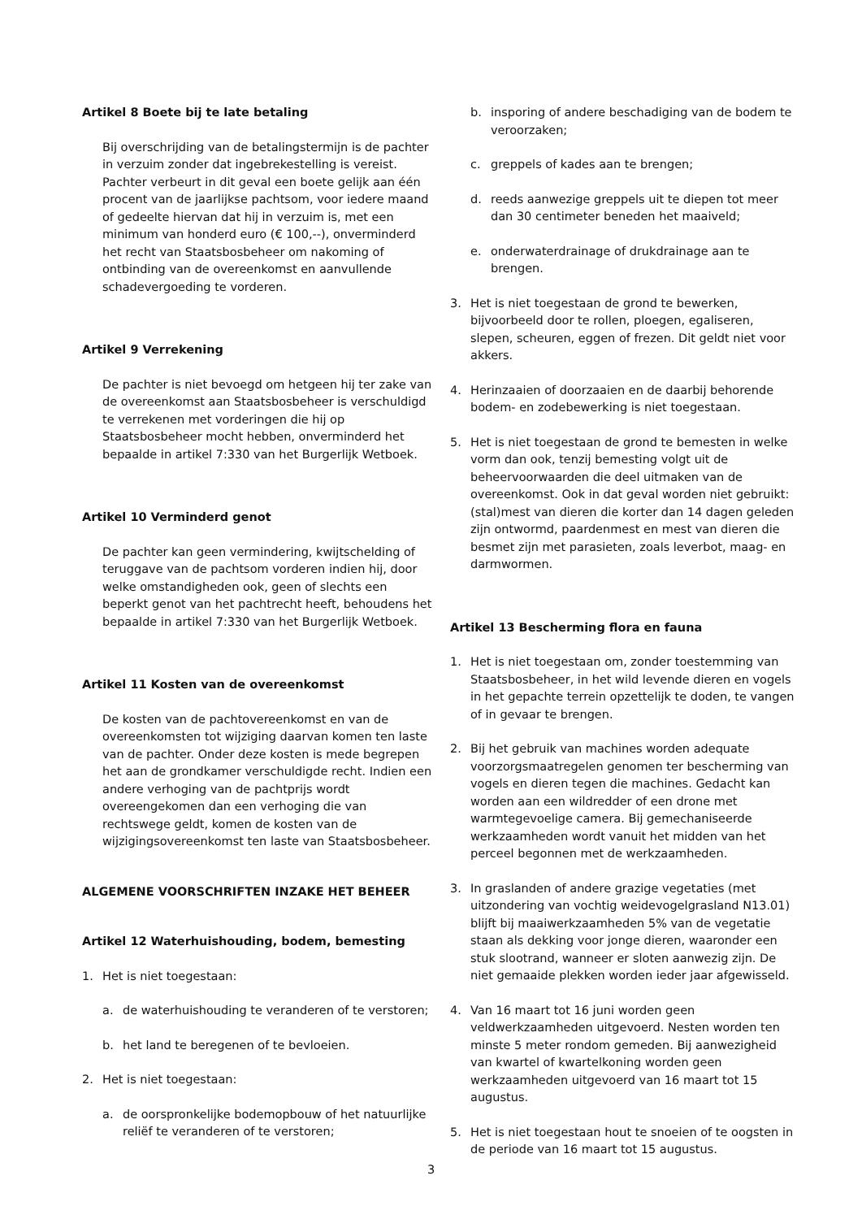Artikel 8 Boete bij te late betaling
Bij overschrijding van de betalingstermijn is de pachter in verzuim zonder dat ingebrekestelling is vereist. Pachter verbeurt in dit geval een boete gelijk aan één procent van de jaarlijkse pachtsom, voor iedere maand of gedeelte hiervan dat hij in verzuim is, met een minimum van honderd euro (€ 100,--), onverminderd het recht van Staatsbosbeheer om nakoming of ontbinding van de overeenkomst en aanvullende schadevergoeding te vorderen.
Artikel 9 Verrekening
De pachter is niet bevoegd om hetgeen hij ter zake van de overeenkomst aan Staatsbosbeheer is verschuldigd te verrekenen met vorderingen die hij op Staatsbosbeheer mocht hebben, onverminderd het bepaalde in artikel 7:330 van het Burgerlijk Wetboek.
Artikel 10 Verminderd genot
De pachter kan geen vermindering, kwijtschelding of teruggave van de pachtsom vorderen indien hij, door welke omstandigheden ook, geen of slechts een beperkt genot van het pachtrecht heeft, behoudens het bepaalde in artikel 7:330 van het Burgerlijk Wetboek.
Artikel 11 Kosten van de overeenkomst
De kosten van de pachtovereenkomst en van de overeenkomsten tot wijziging daarvan komen ten laste van de pachter. Onder deze kosten is mede begrepen het aan de grondkamer verschuldigde recht. Indien een andere verhoging van de pachtprijs wordt overeengekomen dan een verhoging die van rechtswege geldt, komen de kosten van de wijzigingsovereenkomst ten laste van Staatsbosbeheer.
ALGEMENE VOORSCHRIFTEN INZAKE HET BEHEER
Artikel 12 Waterhuishouding, bodem, bemesting
1. Het is niet toegestaan:
a. de waterhuishouding te veranderen of te verstoren;
b. het land te beregenen of te bevloeien.
2. Het is niet toegestaan:
a. de oorspronkelijke bodemopbouw of het natuurlijke reliëf te veranderen of te verstoren;
b. insporing of andere beschadiging van de bodem te veroorzaken;
c. greppels of kades aan te brengen;
d. reeds aanwezige greppels uit te diepen tot meer dan 30 centimeter beneden het maaiveld;
e. onderwaterdrainage of drukdrainage aan te brengen.
3. Het is niet toegestaan de grond te bewerken, bijvoorbeeld door te rollen, ploegen, egaliseren, slepen, scheuren, eggen of frezen. Dit geldt niet voor akkers.
4. Herinzaaien of doorzaaien en de daarbij behorende bodem- en zodebewerking is niet toegestaan.
5. Het is niet toegestaan de grond te bemesten in welke vorm dan ook, tenzij bemesting volgt uit de beheervoorwaarden die deel uitmaken van de overeenkomst. Ook in dat geval worden niet gebruikt: (stal)mest van dieren die korter dan 14 dagen geleden zijn ontwormd, paardenmest en mest van dieren die besmet zijn met parasieten, zoals leverbot, maag- en darmwormen.
Artikel 13 Bescherming flora en fauna
1. Het is niet toegestaan om, zonder toestemming van Staatsbosbeheer, in het wild levende dieren en vogels in het gepachte terrein opzettelijk te doden, te vangen of in gevaar te brengen.
2. Bij het gebruik van machines worden adequate voorzorgsmaatregelen genomen ter bescherming van vogels en dieren tegen die machines. Gedacht kan worden aan een wildredder of een drone met warmtegevoelige camera. Bij gemechaniseerde werkzaamheden wordt vanuit het midden van het perceel begonnen met de werkzaamheden.
3. In graslanden of andere grazige vegetaties (met uitzondering van vochtig weidevogelgrasland N13.01) blijft bij maaiwerkzaamheden 5% van de vegetatie staan als dekking voor jonge dieren, waaronder een stuk slootrand, wanneer er sloten aanwezig zijn. De niet gemaaide plekken worden ieder jaar afgewisseld.
4. Van 16 maart tot 16 juni worden geen veldwerkzaamheden uitgevoerd. Nesten worden ten minste 5 meter rondom gemeden. Bij aanwezigheid van kwartel of kwartelkoning worden geen werkzaamheden uitgevoerd van 16 maart tot 15 augustus.
5. Het is niet toegestaan hout te snoeien of te oogsten in de periode van 16 maart tot 15 augustus.
3